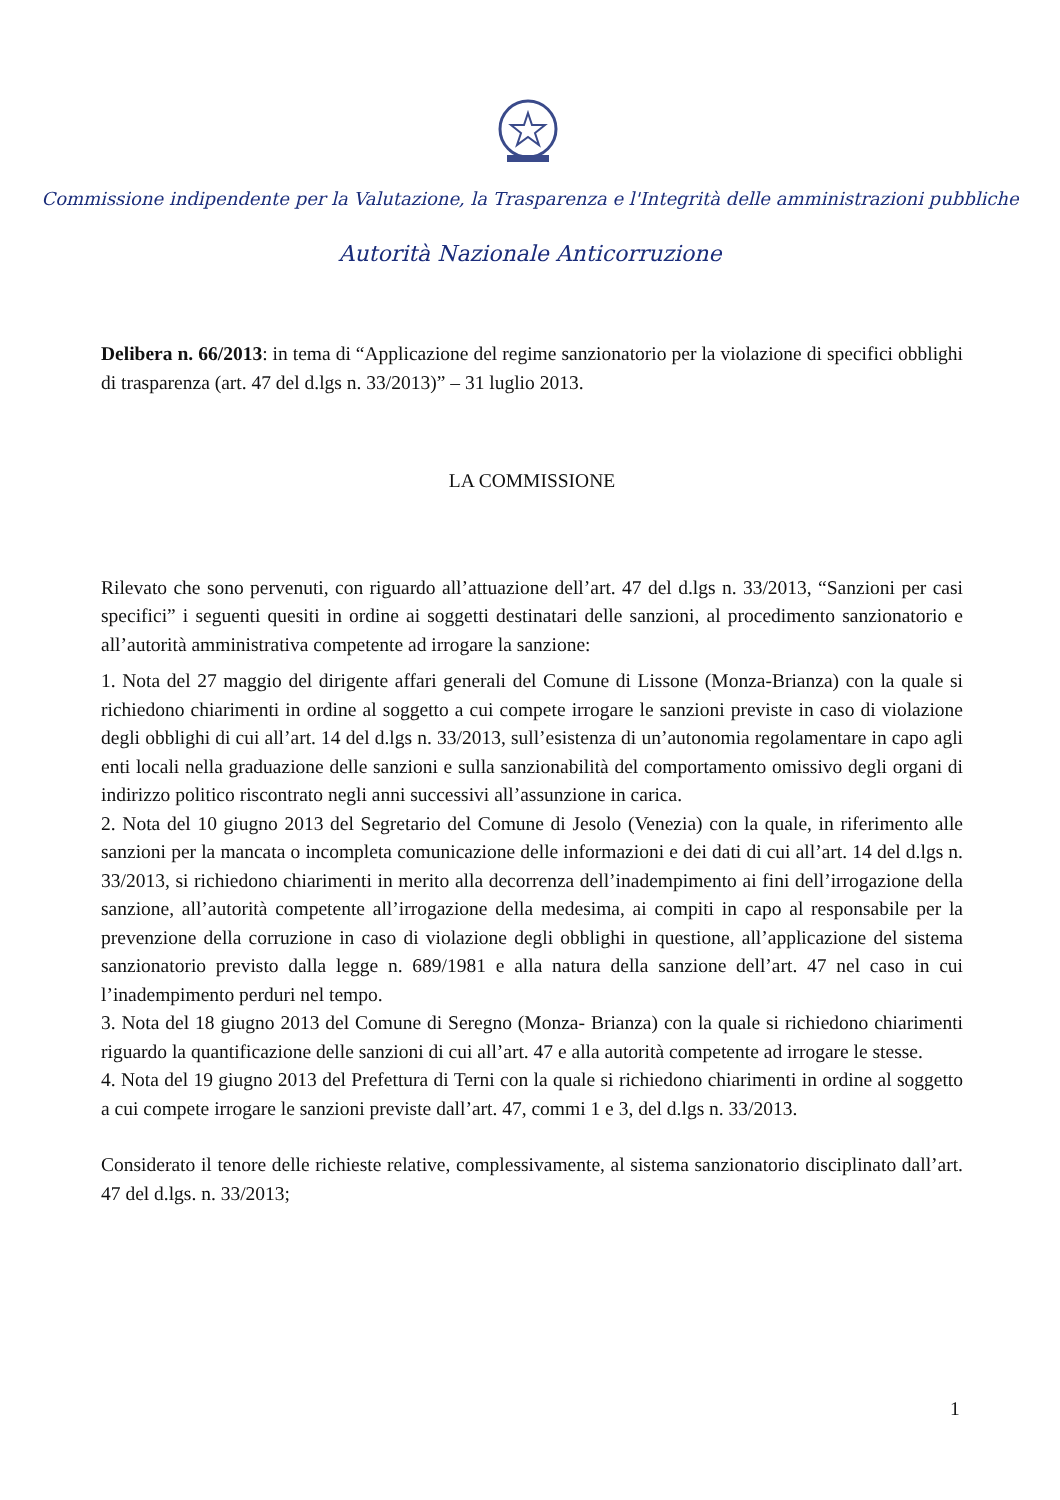Commissione indipendente per la Valutazione, la Trasparenza e l'Integrità delle amministrazioni pubbliche
Autorità Nazionale Anticorruzione
Delibera n. 66/2013: in tema di “Applicazione del regime sanzionatorio per la violazione di specifici obblighi di trasparenza (art. 47 del d.lgs n. 33/2013)” – 31 luglio 2013.
LA COMMISSIONE
Rilevato che sono pervenuti, con riguardo all’attuazione dell’art. 47 del d.lgs n. 33/2013, “Sanzioni per casi specifici” i seguenti quesiti in ordine ai soggetti destinatari delle sanzioni, al procedimento sanzionatorio e all’autorità amministrativa competente ad irrogare la sanzione:
1. Nota del 27 maggio del dirigente affari generali del Comune di Lissone (Monza-Brianza) con la quale si richiedono chiarimenti in ordine al soggetto a cui compete irrogare le sanzioni previste in caso di violazione degli obblighi di cui all’art. 14 del d.lgs n. 33/2013, sull’esistenza di un’autonomia regolamentare in capo agli enti locali nella graduazione delle sanzioni e sulla sanzionabilità del comportamento omissivo degli organi di indirizzo politico riscontrato negli anni successivi all’assunzione in carica.
2. Nota del 10 giugno 2013 del Segretario del Comune di Jesolo (Venezia) con la quale, in riferimento alle sanzioni per la mancata o incompleta comunicazione delle informazioni e dei dati di cui all’art. 14 del d.lgs n. 33/2013, si richiedono chiarimenti in merito alla decorrenza dell’inadempimento ai fini dell’irrogazione della sanzione, all’autorità competente all’irrogazione della medesima, ai compiti in capo al responsabile per la prevenzione della corruzione in caso di violazione degli obblighi in questione, all’applicazione del sistema sanzionatorio previsto dalla legge n. 689/1981 e alla natura della sanzione dell’art. 47 nel caso in cui l’inadempimento perduri nel tempo.
3. Nota del 18 giugno 2013 del Comune di Seregno (Monza- Brianza) con la quale si richiedono chiarimenti riguardo la quantificazione delle sanzioni di cui all’art. 47 e alla autorità competente ad irrogare le stesse.
4. Nota del 19 giugno 2013 del Prefettura di Terni con la quale si richiedono chiarimenti in ordine al soggetto a cui compete irrogare le sanzioni previste dall’art. 47, commi 1 e 3, del d.lgs n. 33/2013.
Considerato il tenore delle richieste relative, complessivamente, al sistema sanzionatorio disciplinato dall’art. 47 del d.lgs. n. 33/2013;
1